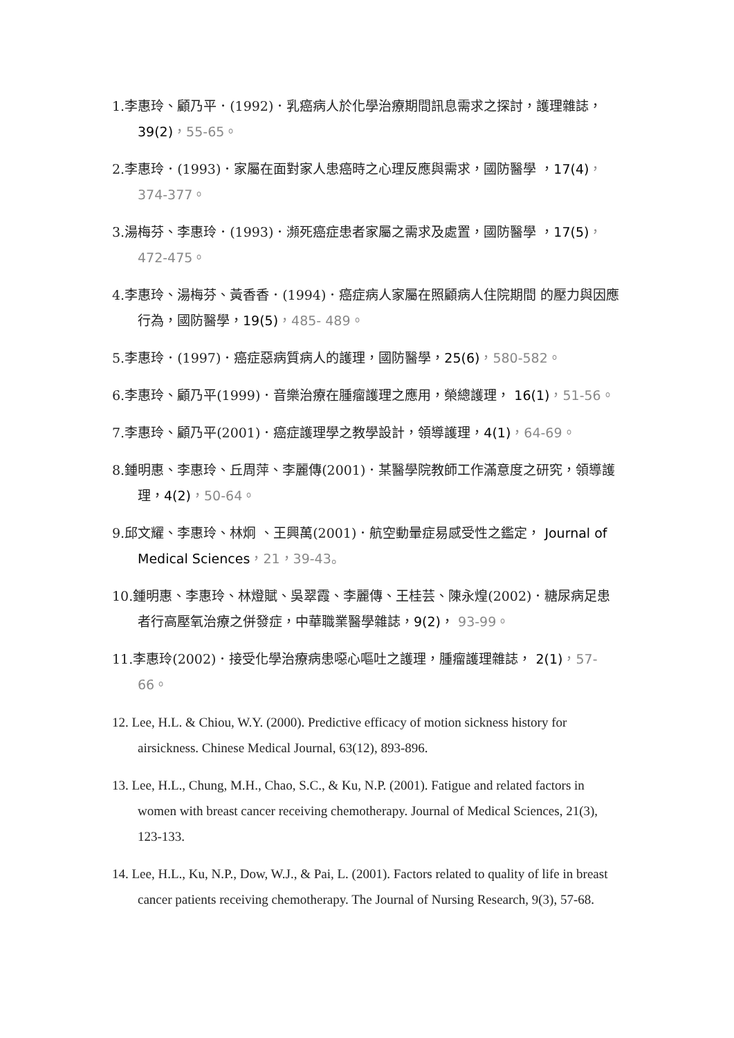1.李惠玲、顧乃平．(1992)．乳癌病人於化學治療期間訊息需求之探討，護理雜誌，39(2)，55-65。
2.李惠玲．(1993)．家屬在面對家人患癌時之心理反應與需求，國防醫學 ，17(4)，374-377。
3.湯梅芬、李惠玲．(1993)．瀕死癌症患者家屬之需求及處置，國防醫學 ，17(5)，472-475。
4.李惠玲、湯梅芬、黃香香．(1994)．癌症病人家屬在照顧病人住院期間 的壓力與因應行為，國防醫學，19(5)，485- 489。
5.李惠玲．(1997)．癌症惡病質病人的護理，國防醫學，25(6)，580-582。
6.李惠玲、顧乃平(1999)．音樂治療在腫瘤護理之應用，榮總護理， 16(1)，51-56。
7.李惠玲、顧乃平(2001)．癌症護理學之教學設計，領導護理，4(1)，64-69。
8.鍾明惠、李惠玲、丘周萍、李麗傳(2001)．某醫學院教師工作滿意度之研究，領導護理，4(2)，50-64。
9.邱文耀、李惠玲、林炯 、王興萬(2001)．航空動暈症易感受性之鑑定， Journal of Medical Sciences，21，39-43。
10.鍾明惠、李惠玲、林燈賦、吳翠霞、李麗傳、王桂芸、陳永煌(2002)．糖尿病足患者行高壓氧治療之併發症，中華職業醫學雜誌，9(2)， 93-99。
11.李惠玲(2002)．接受化學治療病患噁心嘔吐之護理，腫瘤護理雜誌， 2(1)，57-66。
12. Lee, H.L. & Chiou, W.Y. (2000). Predictive efficacy of motion sickness history for airsickness. Chinese Medical Journal, 63(12), 893-896.
13. Lee, H.L., Chung, M.H., Chao, S.C., & Ku, N.P. (2001). Fatigue and related factors in women with breast cancer receiving chemotherapy. Journal of Medical Sciences, 21(3), 123-133.
14. Lee, H.L., Ku, N.P., Dow, W.J., & Pai, L. (2001). Factors related to quality of life in breast cancer patients receiving chemotherapy. The Journal of Nursing Research, 9(3), 57-68.